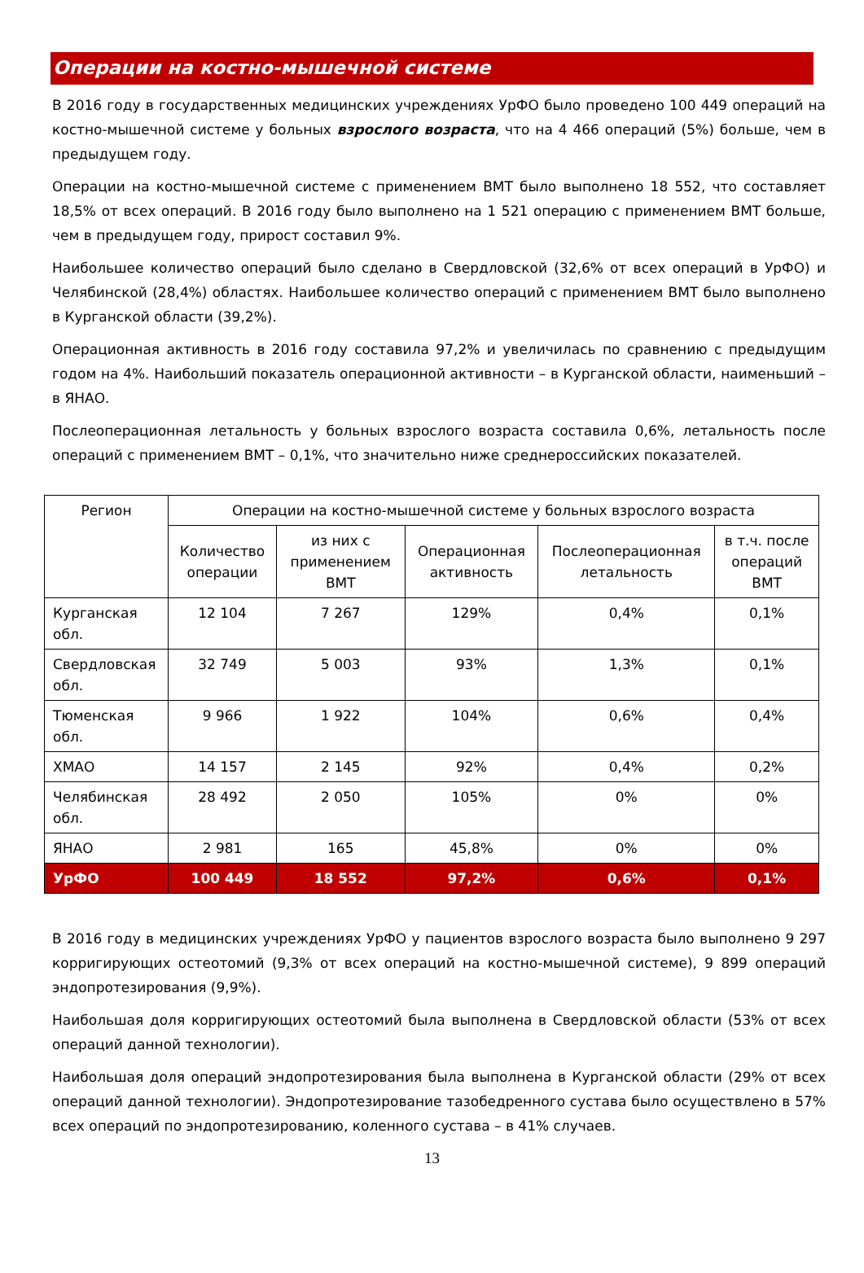Операции на костно-мышечной системе
В 2016 году в государственных медицинских учреждениях УрФО было проведено 100 449 операций на костно-мышечной системе у больных взрослого возраста, что на 4 466 операций (5%) больше, чем в предыдущем году.
Операции на костно-мышечной системе с применением ВМТ было выполнено 18 552, что составляет 18,5% от всех операций. В 2016 году было выполнено на 1 521 операцию с применением ВМТ больше, чем в предыдущем году, прирост составил 9%.
Наибольшее количество операций было сделано в Свердловской (32,6% от всех операций в УрФО) и Челябинской (28,4%) областях. Наибольшее количество операций с применением ВМТ было выполнено в Курганской области (39,2%).
Операционная активность в 2016 году составила 97,2% и увеличилась по сравнению с предыдущим годом на 4%. Наибольший показатель операционной активности – в Курганской области, наименьший – в ЯНАО.
Послеоперационная летальность у больных взрослого возраста составила 0,6%, летальность после операций с применением ВМТ – 0,1%, что значительно ниже среднероссийских показателей.
| Регион | Операции на костно-мышечной системе у больных взрослого возраста | | | | |
| --- | --- | --- | --- | --- | --- |
| | Количество операции | из них с применением ВМТ | Операционная активность | Послеоперационная летальность | в т.ч. после операций ВМТ |
| Курганская обл. | 12 104 | 7 267 | 129% | 0,4% | 0,1% |
| Свердловская обл. | 32 749 | 5 003 | 93% | 1,3% | 0,1% |
| Тюменская обл. | 9 966 | 1 922 | 104% | 0,6% | 0,4% |
| ХМАО | 14 157 | 2 145 | 92% | 0,4% | 0,2% |
| Челябинская обл. | 28 492 | 2 050 | 105% | 0% | 0% |
| ЯНАО | 2 981 | 165 | 45,8% | 0% | 0% |
| УрФО | 100 449 | 18 552 | 97,2% | 0,6% | 0,1% |
В 2016 году в медицинских учреждениях УрФО у пациентов взрослого возраста было выполнено 9 297 корригирующих остеотомий (9,3% от всех операций на костно-мышечной системе), 9 899 операций эндопротезирования (9,9%).
Наибольшая доля корригирующих остеотомий была выполнена в Свердловской области (53% от всех операций данной технологии).
Наибольшая доля операций эндопротезирования была выполнена в Курганской области (29% от всех операций данной технологии). Эндопротезирование тазобедренного сустава было осуществлено в 57% всех операций по эндопротезированию, коленного сустава – в 41% случаев.
13